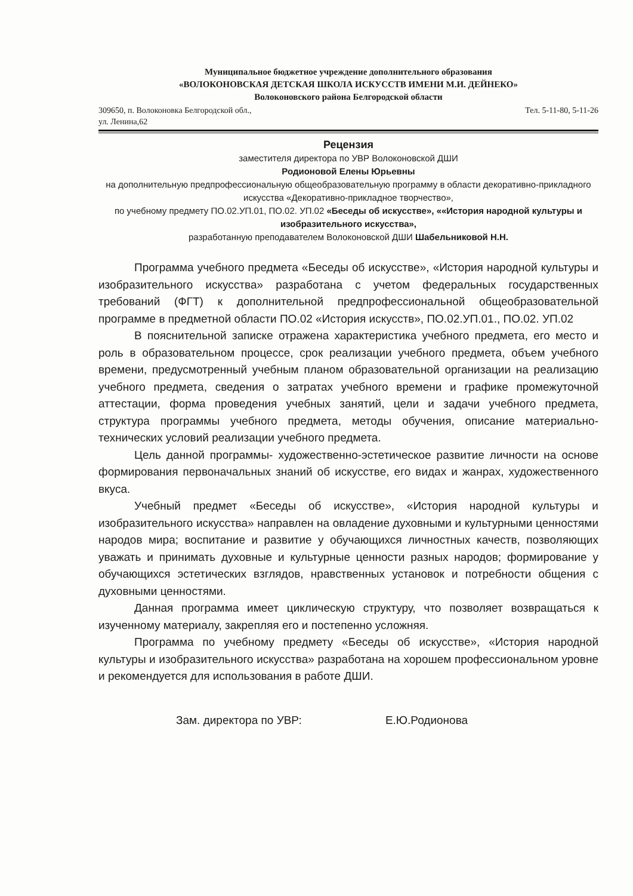Муниципальное бюджетное учреждение дополнительного образования
«ВОЛОКОНОВСКАЯ ДЕТСКАЯ ШКОЛА ИСКУССТВ ИМЕНИ М.И. ДЕЙНЕКО»
Волоконовского района Белгородской области
309650, п. Волоконовка Белгородской обл.,
ул. Ленина,62 Тел. 5-11-80, 5-11-26
Рецензия
заместителя директора по УВР Волоконовской ДШИ
Родионовой Елены Юрьевны
на дополнительную предпрофессиональную общеобразовательную программу в области декоративно-прикладного искусства «Декоративно-прикладное творчество»,
по учебному предмету ПО.02.УП.01, ПО.02. УП.02 «Беседы об искусстве», ««История народной культуры и изобразительного искусства»,
разработанную преподавателем Волоконовской ДШИ Шабельниковой Н.Н.
Программа учебного предмета «Беседы об искусстве», «История народной культуры и изобразительного искусства» разработана с учетом федеральных государственных требований (ФГТ) к дополнительной предпрофессиональной общеобразовательной программе в предметной области ПО.02 «История искусств», ПО.02.УП.01., ПО.02. УП.02
В пояснительной записке отражена характеристика учебного предмета, его место и роль в образовательном процессе, срок реализации учебного предмета, объем учебного времени, предусмотренный учебным планом образовательной организации на реализацию учебного предмета, сведения о затратах учебного времени и графике промежуточной аттестации, форма проведения учебных занятий, цели и задачи учебного предмета, структура программы учебного предмета, методы обучения, описание материально-технических условий реализации учебного предмета.
Цель данной программы- художественно-эстетическое развитие личности на основе формирования первоначальных знаний об искусстве, его видах и жанрах, художественного вкуса.
Учебный предмет «Беседы об искусстве», «История народной культуры и изобразительного искусства» направлен на овладение духовными и культурными ценностями народов мира; воспитание и развитие у обучающихся личностных качеств, позволяющих уважать и принимать духовные и культурные ценности разных народов; формирование у обучающихся эстетических взглядов, нравственных установок и потребности общения с духовными ценностями.
Данная программа имеет циклическую структуру, что позволяет возвращаться к изученному материалу, закрепляя его и постепенно усложняя.
Программа по учебному предмету «Беседы об искусстве», «История народной культуры и изобразительного искусства» разработана на хорошем профессиональном уровне и рекомендуется для использования в работе ДШИ.
Зам. директора по УВР: Е.Ю.Родионова